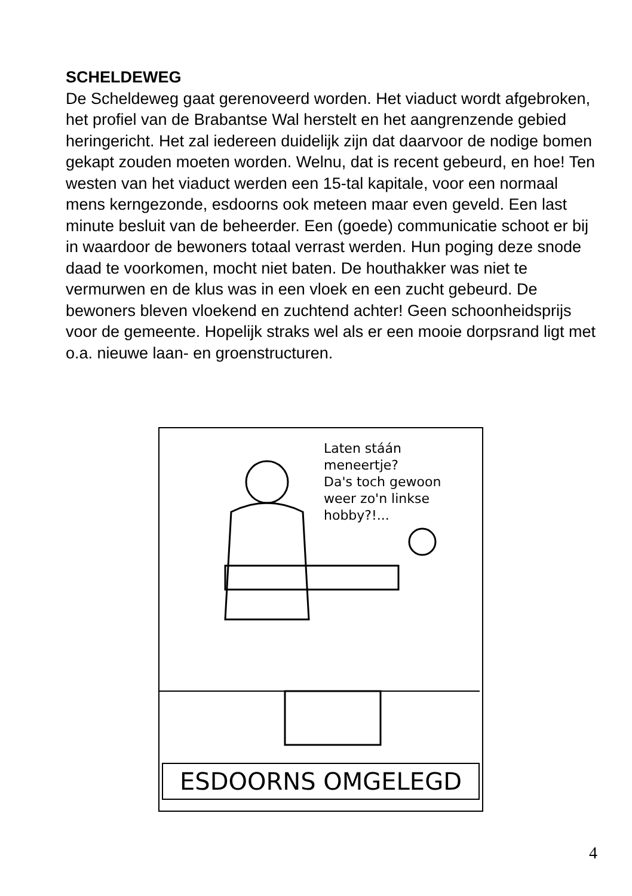SCHELDEWEG
De Scheldeweg gaat gerenoveerd worden. Het viaduct wordt afgebroken, het profiel van de Brabantse Wal herstelt en het aangrenzende gebied heringericht. Het zal iedereen duidelijk zijn dat daarvoor de nodige bomen gekapt zouden moeten worden. Welnu, dat is recent gebeurd, en hoe! Ten westen van het viaduct werden een 15-tal kapitale, voor een normaal mens kerngezonde, esdoorns ook meteen maar even geveld. Een last minute besluit van de beheerder. Een (goede) communicatie schoot er bij in waardoor de bewoners totaal verrast werden. Hun poging deze snode daad te voorkomen, mocht niet baten. De houthakker was niet te vermurwen en de klus was in een vloek en een zucht gebeurd. De bewoners bleven vloekend en zuchtend achter! Geen schoonheidsprijs voor de gemeente. Hopelijk straks wel als er een mooie dorpsrand ligt met o.a. nieuwe laan- en groenstructuren.
Laten stáán
meneertje?
Da's toch gewoon
weer zo'n linkse
hobby?!...
ESDOORNS OMGELEGD
4